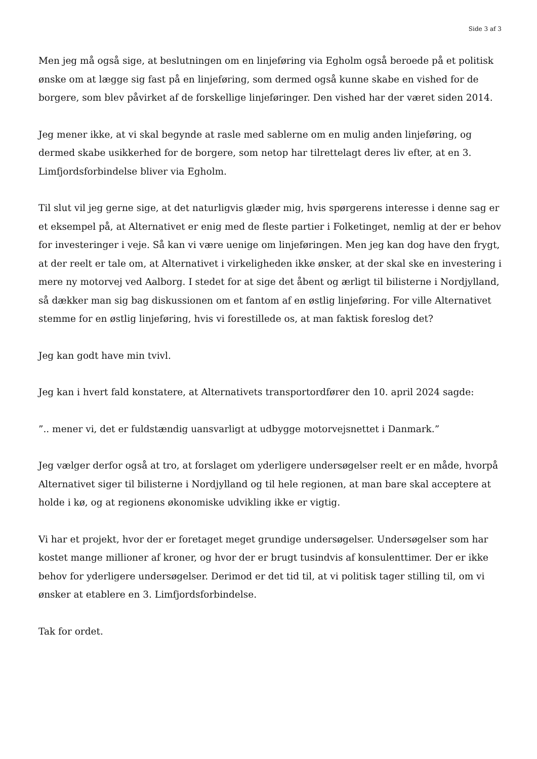Side 3 af 3
Men jeg må også sige, at beslutningen om en linjeføring via Egholm også beroede på et politisk ønske om at lægge sig fast på en linjeføring, som dermed også kunne skabe en vished for de borgere, som blev påvirket af de forskellige linjeføringer. Den vished har der været siden 2014.
Jeg mener ikke, at vi skal begynde at rasle med sablerne om en mulig anden linjeføring, og dermed skabe usikkerhed for de borgere, som netop har tilrettelagt deres liv efter, at en 3. Limfjordsforbindelse bliver via Egholm.
Til slut vil jeg gerne sige, at det naturligvis glæder mig, hvis spørgerens interesse i denne sag er et eksempel på, at Alternativet er enig med de fleste partier i Folketinget, nemlig at der er behov for investeringer i veje. Så kan vi være uenige om linjeføringen. Men jeg kan dog have den frygt, at der reelt er tale om, at Alternativet i virkeligheden ikke ønsker, at der skal ske en investering i mere ny motorvej ved Aalborg. I stedet for at sige det åbent og ærligt til bilisterne i Nordjylland, så dækker man sig bag diskussionen om et fantom af en østlig linjeføring. For ville Alternativet stemme for en østlig linjeføring, hvis vi forestillede os, at man faktisk foreslog det?
Jeg kan godt have min tvivl.
Jeg kan i hvert fald konstatere, at Alternativets transportordfører den 10. april 2024 sagde:
”.. mener vi, det er fuldstændig uansvarligt at udbygge motorvejsnettet i Danmark.”
Jeg vælger derfor også at tro, at forslaget om yderligere undersøgelser reelt er en måde, hvorpå Alternativet siger til bilisterne i Nordjylland og til hele regionen, at man bare skal acceptere at holde i kø, og at regionens økonomiske udvikling ikke er vigtig.
Vi har et projekt, hvor der er foretaget meget grundige undersøgelser. Undersøgelser som har kostet mange millioner af kroner, og hvor der er brugt tusindvis af konsulenttimer. Der er ikke behov for yderligere undersøgelser. Derimod er det tid til, at vi politisk tager stilling til, om vi ønsker at etablere en 3. Limfjordsforbindelse.
Tak for ordet.